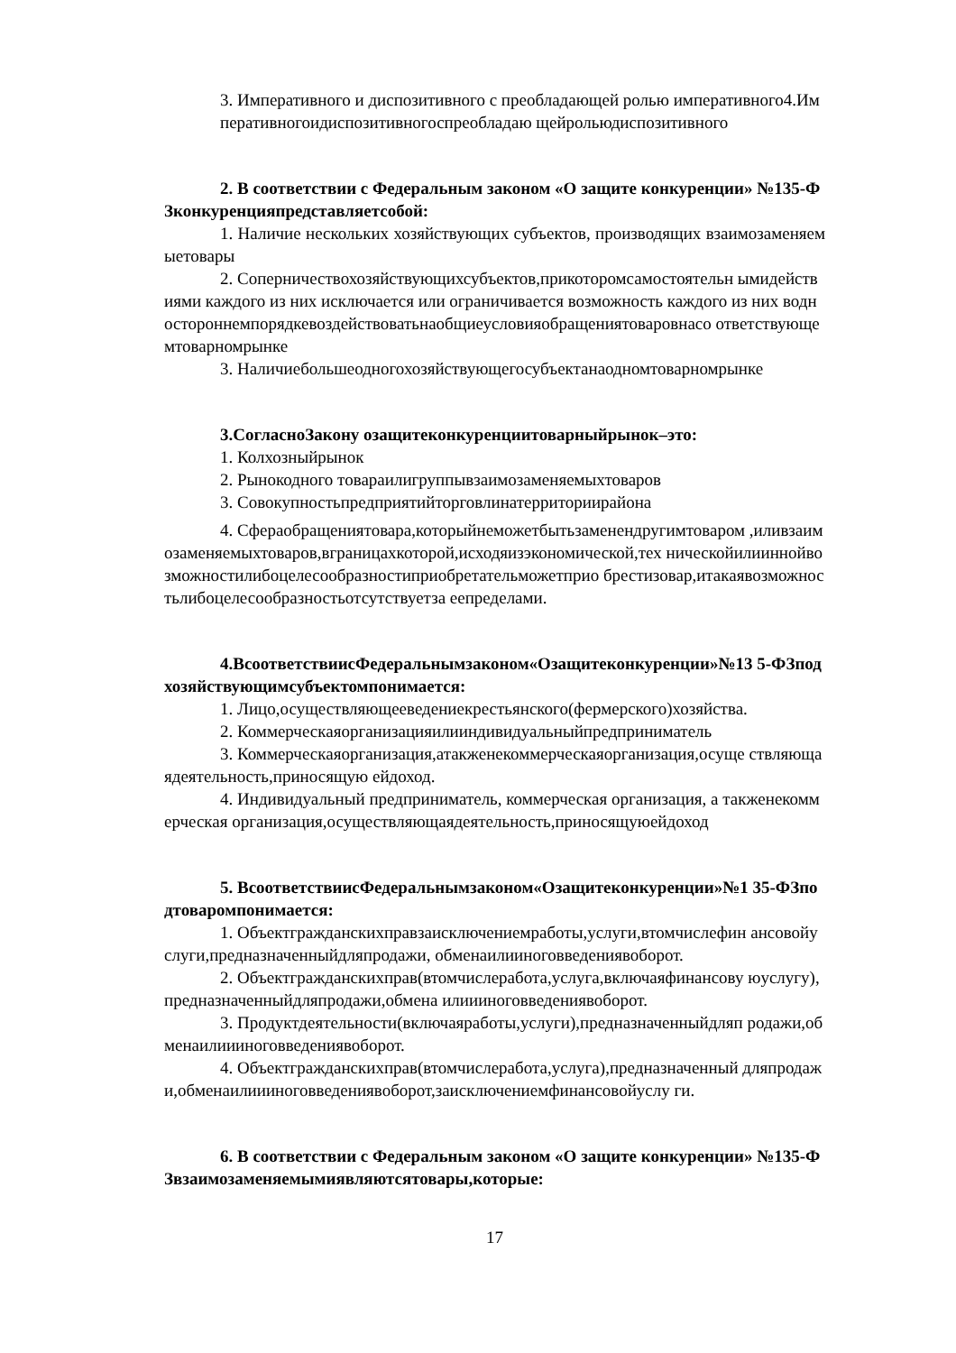3. Императивного и диспозитивного с преобладающей ролью императивного4.Императивногоидиспозитивногоспреобладаю щейрольюдиспозитивного
2. В соответствии с Федеральным законом «О защите конкуренции» №135-ФЗконкуренцияпредставляетсобой:
1. Наличие нескольких хозяйствующих субъектов, производящих взаимозаменяемыетовары
2. Соперничествохозяйствующихсубъектов,прикоторомсамостоятельн ымидействиями каждого из них исключается или ограничивается возможность каждого из них водностороннемпорядкевоздействоватьнаобщиеусловияобращениятоваровнасо ответствующемтоварномрынке
3. Наличиебольшеодногохозяйствующегосубъектанаодномтоварномрынке
3.СогласноЗакону озащитеконкуренциитоварныйрынок–это:
1. Колхозныйрынок
2. Рынокодного товараилигруппывзаимозаменяемыхтоваров
3. Совокупностьпредприятийторговлинатерриториирайона
4. Сфераобращениятовара,которыйнеможетбытьзаменендругимтоваром ,иливзаимозаменяемыхтоваров,вграницахкоторой,исходяизэкономической,тех ническойилииннойвозможностилибоцелесообразностиприобретательможетприо брестизовар,итакаявозможностьлибоцелесообразностьотсутствуетза еепределами.
4.ВсоответствиисФедеральнымзаконом«Озащитеконкуренции»№13 5-ФЗпод хозяйствующимсубъектомпонимается:
1. Лицо,осуществляющееведениекрестьянского(фермерского)хозяйства.
2. Коммерческаяорганизацияилииндивидуальныйпредприниматель
3. Коммерческаяорганизация,атакженекоммерческаяорганизация,осуще ствляющаядеятельность,приносящую ейдоход.
4. Индивидуальный предприниматель, коммерческая организация, а такженекоммерческая организация,осуществляющаядеятельность,приносящуюейдоход
5. ВсоответствиисФедеральнымзаконом«Озащитеконкуренции»№1 35-ФЗподтоваромпонимается:
1. Объектгражданскихправзаисключениемработы,услуги,втомчислефин ансовойуслуги,предназначенныйдляпродажи, обменаилииноговведениявоборот.
2. Объектгражданскихправ(втомчислеработа,услуга,включаяфинансову юуслугу),предназначенныйдляпродажи,обмена илиииноговведениявоборот.
3. Продуктдеятельности(включаяработы,услуги),предназначенныйдляп родажи,обменаилиииноговведениявоборот.
4. Объектгражданскихправ(втомчислеработа,услуга),предназначенный дляпродажи,обменаилиииноговведениявоборот,заисключениемфинансовойуслу ги.
6. В соответствии с Федеральным законом «О защите конкуренции» №135-ФЗвзаимозаменяемымиявляютсятовары,которые:
17